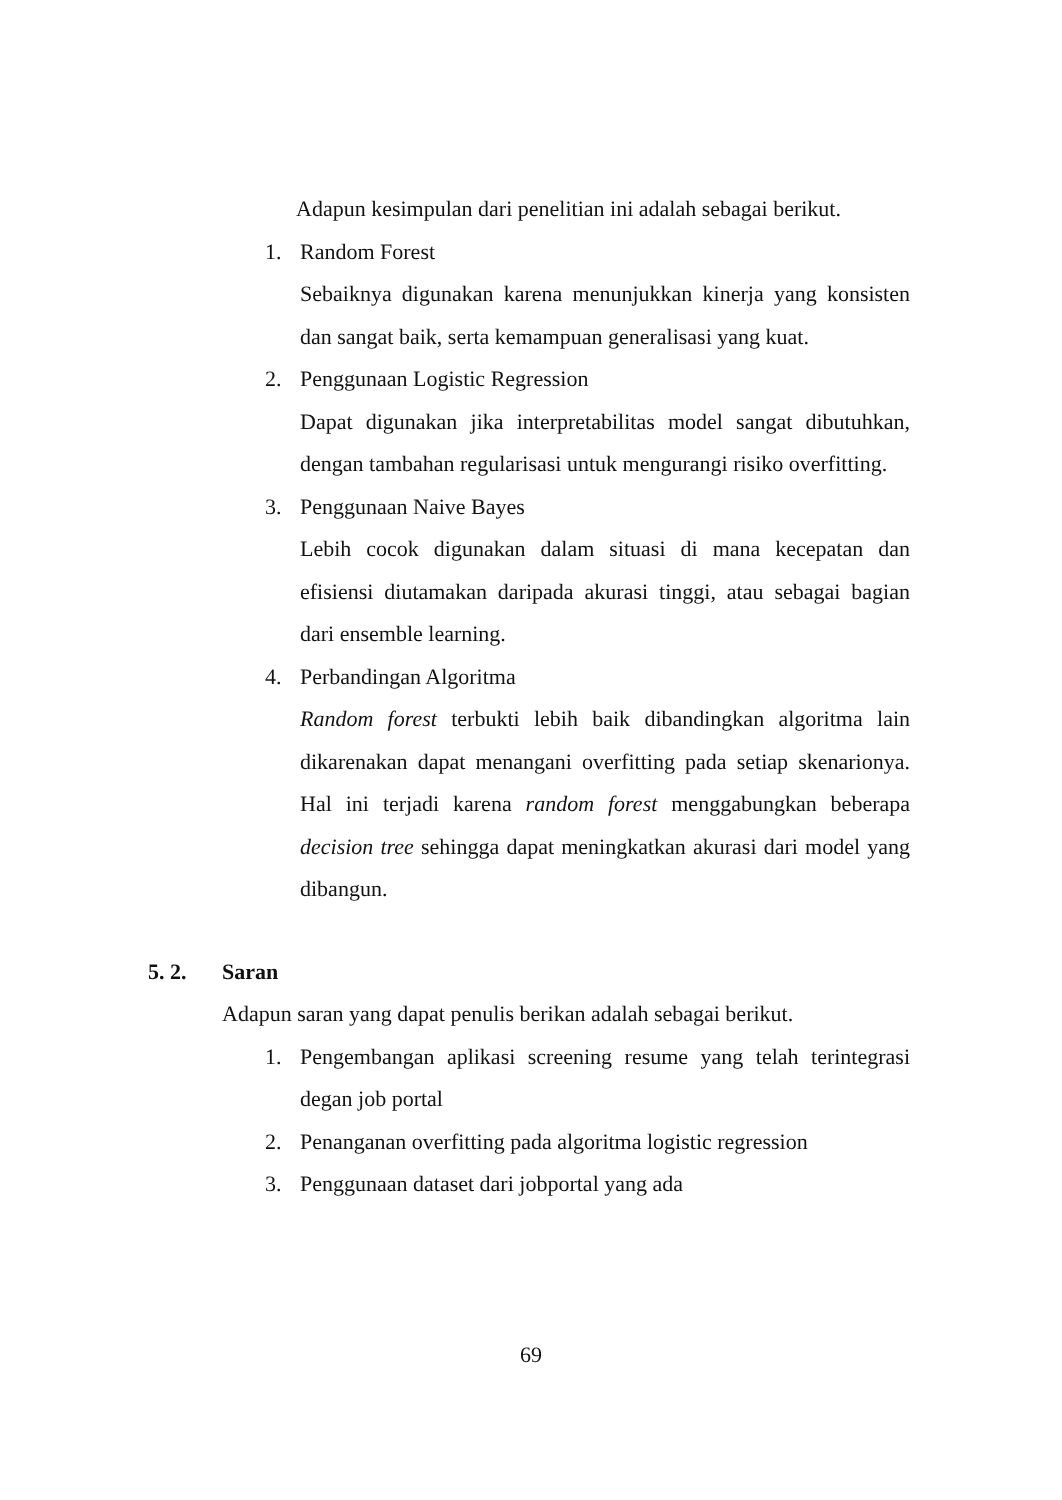Adapun kesimpulan dari penelitian ini adalah sebagai berikut.
1. Random Forest
Sebaiknya digunakan karena menunjukkan kinerja yang konsisten dan sangat baik, serta kemampuan generalisasi yang kuat.
2. Penggunaan Logistic Regression
Dapat digunakan jika interpretabilitas model sangat dibutuhkan, dengan tambahan regularisasi untuk mengurangi risiko overfitting.
3. Penggunaan Naive Bayes
Lebih cocok digunakan dalam situasi di mana kecepatan dan efisiensi diutamakan daripada akurasi tinggi, atau sebagai bagian dari ensemble learning.
4. Perbandingan Algoritma
Random forest terbukti lebih baik dibandingkan algoritma lain dikarenakan dapat menangani overfitting pada setiap skenarionya. Hal ini terjadi karena random forest menggabungkan beberapa decision tree sehingga dapat meningkatkan akurasi dari model yang dibangun.
5. 2. Saran
Adapun saran yang dapat penulis berikan adalah sebagai berikut.
1. Pengembangan aplikasi screening resume yang telah terintegrasi degan job portal
2. Penanganan overfitting pada algoritma logistic regression
3. Penggunaan dataset dari jobportal yang ada
69